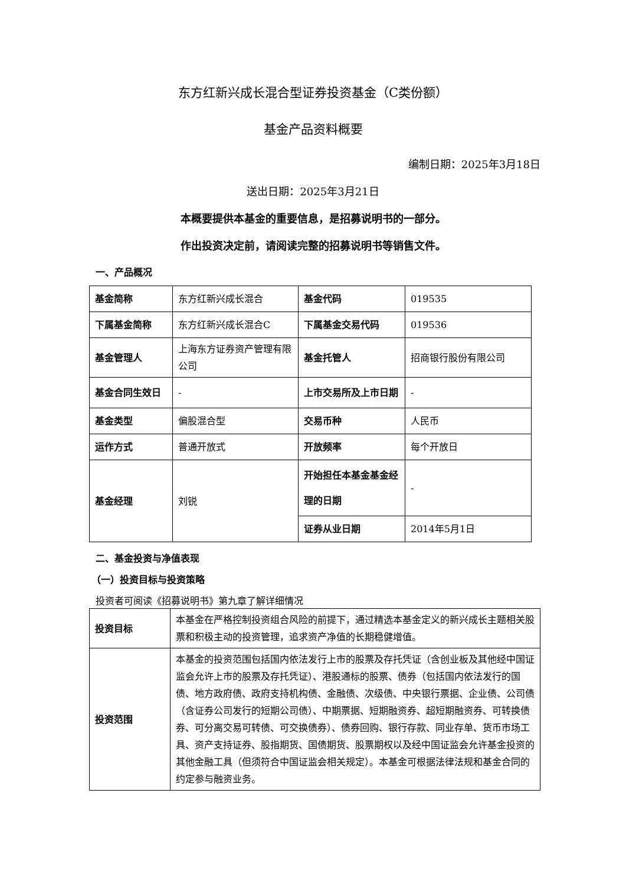东方红新兴成长混合型证券投资基金（C类份额）
基金产品资料概要
编制日期：2025年3月18日
送出日期：2025年3月21日
本概要提供本基金的重要信息，是招募说明书的一部分。
作出投资决定前，请阅读完整的招募说明书等销售文件。
一、产品概况
| 基金简称 | 东方红新兴成长混合 | 基金代码 | 019535 |
| 下属基金简称 | 东方红新兴成长混合C | 下属基金交易代码 | 019536 |
| 基金管理人 | 上海东方证券资产管理有限公司 | 基金托管人 | 招商银行股份有限公司 |
| 基金合同生效日 | - | 上市交易所及上市日期 | - |
| 基金类型 | 偏股混合型 | 交易币种 | 人民币 |
| 运作方式 | 普通开放式 | 开放频率 | 每个开放日 |
| 基金经理 | 刘锐 | 开始担任本基金基金经理的日期 | - |
| | | 证券从业日期 | 2014年5月1日 |
二、基金投资与净值表现
（一）投资目标与投资策略
投资者可阅读《招募说明书》第九章了解详细情况
| 投资目标 | 本基金在严格控制投资组合风险的前提下，通过精选本基金定义的新兴成长主题相关股票和积极主动的投资管理，追求资产净值的长期稳健增值。 |
| 投资范围 | 本基金的投资范围包括国内依法发行上市的股票及存托凭证（含创业板及其他经中国证监会允许上市的股票及存托凭证）、港股通标的股票、债券（包括国内依法发行的国债、地方政府债、政府支持机构债、金融债、次级债、中央银行票据、企业债、公司债（含证券公司发行的短期公司债）、中期票据、短期融资券、超短期融资券、可转换债券、可分离交易可转债、可交换债券）、债券回购、银行存款、同业存单、货币市场工具、资产支持证券、股指期货、国债期货、股票期权以及经中国证监会允许基金投资的其他金融工具（但须符合中国证监会相关规定）。本基金可根据法律法规和基金合同的约定参与融资业务。 |